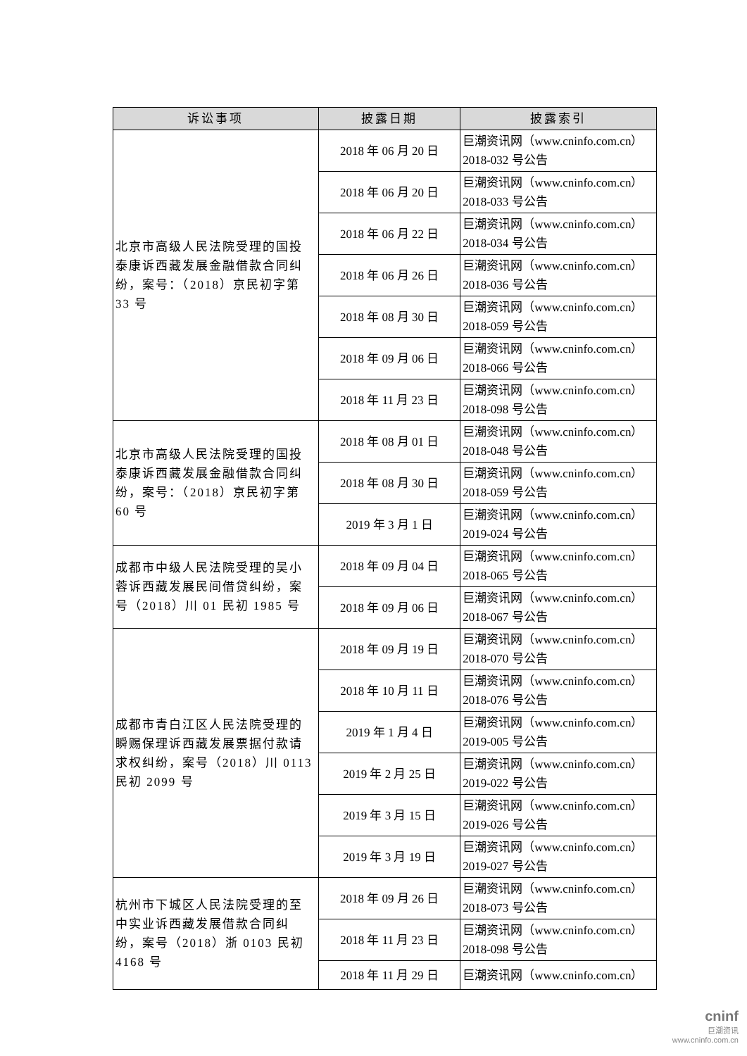| 诉讼事项 | 披露日期 | 披露索引 |
| --- | --- | --- |
| 北京市高级人民法院受理的国投泰康诉西藏发展金融借款合同纠纷，案号：（2018）京民初字第 33 号 | 2018 年 06 月 20 日 | 巨潮资讯网（www.cninfo.com.cn）2018-032 号公告 |
| | 2018 年 06 月 20 日 | 巨潮资讯网（www.cninfo.com.cn）2018-033 号公告 |
| | 2018 年 06 月 22 日 | 巨潮资讯网（www.cninfo.com.cn）2018-034 号公告 |
| | 2018 年 06 月 26 日 | 巨潮资讯网（www.cninfo.com.cn）2018-036 号公告 |
| | 2018 年 08 月 30 日 | 巨潮资讯网（www.cninfo.com.cn）2018-059 号公告 |
| | 2018 年 09 月 06 日 | 巨潮资讯网（www.cninfo.com.cn）2018-066 号公告 |
| | 2018 年 11 月 23 日 | 巨潮资讯网（www.cninfo.com.cn）2018-098 号公告 |
| 北京市高级人民法院受理的国投泰康诉西藏发展金融借款合同纠纷，案号：（2018）京民初字第 60 号 | 2018 年 08 月 01 日 | 巨潮资讯网（www.cninfo.com.cn）2018-048 号公告 |
| | 2018 年 08 月 30 日 | 巨潮资讯网（www.cninfo.com.cn）2018-059 号公告 |
| | 2019 年 3 月 1 日 | 巨潮资讯网（www.cninfo.com.cn）2019-024 号公告 |
| 成都市中级人民法院受理的吴小蓉诉西藏发展民间借贷纠纷，案号（2018）川 01 民初 1985 号 | 2018 年 09 月 04 日 | 巨潮资讯网（www.cninfo.com.cn）2018-065 号公告 |
| | 2018 年 09 月 06 日 | 巨潮资讯网（www.cninfo.com.cn）2018-067 号公告 |
| 成都市青白江区人民法院受理的瞬赐保理诉西藏发展票据付款请求权纠纷，案号（2018）川 0113 民初 2099 号 | 2018 年 09 月 19 日 | 巨潮资讯网（www.cninfo.com.cn）2018-070 号公告 |
| | 2018 年 10 月 11 日 | 巨潮资讯网（www.cninfo.com.cn）2018-076 号公告 |
| | 2019 年 1 月 4 日 | 巨潮资讯网（www.cninfo.com.cn）2019-005 号公告 |
| | 2019 年 2 月 25 日 | 巨潮资讯网（www.cninfo.com.cn）2019-022 号公告 |
| | 2019 年 3 月 15 日 | 巨潮资讯网（www.cninfo.com.cn）2019-026 号公告 |
| | 2019 年 3 月 19 日 | 巨潮资讯网（www.cninfo.com.cn）2019-027 号公告 |
| 杭州市下城区人民法院受理的至中实业诉西藏发展借款合同纠纷，案号（2018）浙 0103 民初 4168 号 | 2018 年 09 月 26 日 | 巨潮资讯网（www.cninfo.com.cn）2018-073 号公告 |
| | 2018 年 11 月 23 日 | 巨潮资讯网（www.cninfo.com.cn）2018-098 号公告 |
| | 2018 年 11 月 29 日 | 巨潮资讯网（www.cninfo.com.cn） |
cninf
巨潮资讯
www.cninfo.com.cn